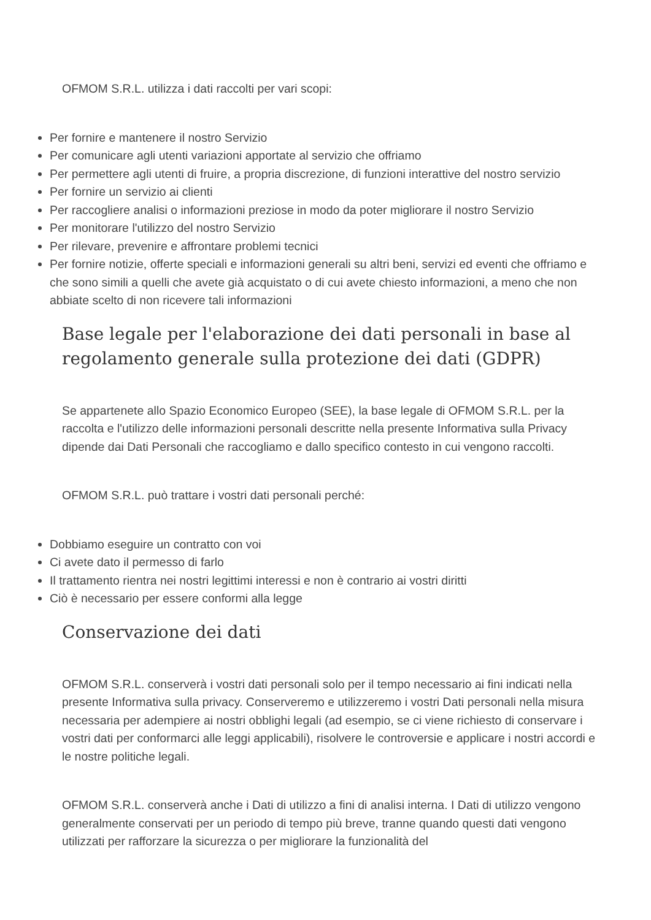OFMOM S.R.L. utilizza i dati raccolti per vari scopi:
Per fornire e mantenere il nostro Servizio
Per comunicare agli utenti variazioni apportate al servizio che offriamo
Per permettere agli utenti di fruire, a propria discrezione, di funzioni interattive del nostro servizio
Per fornire un servizio ai clienti
Per raccogliere analisi o informazioni preziose in modo da poter migliorare il nostro Servizio
Per monitorare l'utilizzo del nostro Servizio
Per rilevare, prevenire e affrontare problemi tecnici
Per fornire notizie, offerte speciali e informazioni generali su altri beni, servizi ed eventi che offriamo e che sono simili a quelli che avete già acquistato o di cui avete chiesto informazioni, a meno che non abbiate scelto di non ricevere tali informazioni
Base legale per l'elaborazione dei dati personali in base al regolamento generale sulla protezione dei dati (GDPR)
Se appartenete allo Spazio Economico Europeo (SEE), la base legale di OFMOM S.R.L. per la raccolta e l'utilizzo delle informazioni personali descritte nella presente Informativa sulla Privacy dipende dai Dati Personali che raccogliamo e dallo specifico contesto in cui vengono raccolti.
OFMOM S.R.L. può trattare i vostri dati personali perché:
Dobbiamo eseguire un contratto con voi
Ci avete dato il permesso di farlo
Il trattamento rientra nei nostri legittimi interessi e non è contrario ai vostri diritti
Ciò è necessario per essere conformi alla legge
Conservazione dei dati
OFMOM S.R.L. conserverà i vostri dati personali solo per il tempo necessario ai fini indicati nella presente Informativa sulla privacy. Conserveremo e utilizzeremo i vostri Dati personali nella misura necessaria per adempiere ai nostri obblighi legali (ad esempio, se ci viene richiesto di conservare i vostri dati per conformarci alle leggi applicabili), risolvere le controversie e applicare i nostri accordi e le nostre politiche legali.
OFMOM S.R.L. conserverà anche i Dati di utilizzo a fini di analisi interna. I Dati di utilizzo vengono generalmente conservati per un periodo di tempo più breve, tranne quando questi dati vengono utilizzati per rafforzare la sicurezza o per migliorare la funzionalità del